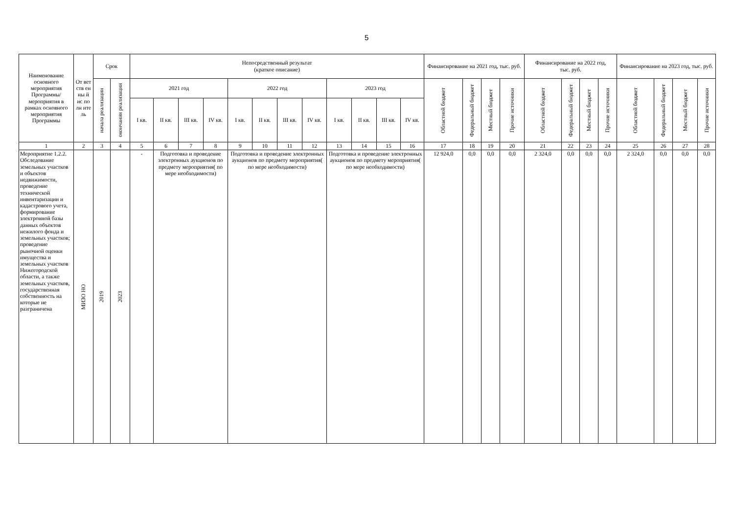5
| Наименование основного мероприятия Программы/ мероприятия в рамках основного мероприятия Программы | От вет ств ен ны й ис по лн ите ль | Срок | | Непосредственный результат (краткое описание) | | | | | | | | | | | | Финансирование на 2021 год, тыс. руб. | | | | Финансирование на 2022 год, тыс. руб. | | | | Финансирование на 2023 год, тыс. руб. | | | |
| --- | --- | --- | --- | --- | --- | --- | --- | --- | --- | --- | --- | --- | --- | --- | --- | --- | --- | --- | --- | --- | --- | --- | --- | --- | --- | --- | --- |
| | | начала реализации | окончания реализации | 2021 год | | | | 2022 год | | | | 2023 год | | | | Областной бюджет | Федеральный бюджет | Местный бюджет | Прочие источники | Областной бюджет | Федеральный бюджет | Местный бюджет | Прочие источники | Областной бюджет | Федеральный бюджет | Местный бюджет | Прочие источники |
| | | | | I кв. | II кв. | III кв. | IV кв. | I кв. | II кв. | III кв. | IV кв. | I кв. | II кв. | III кв. | IV кв. | | | | | | | | | | | | |
| 1 | 2 | 3 | 4 | 5 | 6 | 7 | 8 | 9 | 10 | 11 | 12 | 13 | 14 | 15 | 16 | 17 | 18 | 19 | 20 | 21 | 22 | 23 | 24 | 25 | 26 | 27 | 28 |
| Мероприятие 1.2.2. Обследование земельных участков и объектов недвижимости, проведение технической инвентаризации и кадастрового учета, формирование электронной базы данных объектов нежилого фонда и земельных участков; проведение рыночной оценки имущества и земельных участков Нижегородской области, а также земельных участков, государственная собственность на которые не разграничена | МИЗО НО | 2019 | 2023 | - | Подготовка и проведение электронных аукционов по предмету мероприятия( по мере необходимости) | | | Подготовка и проведение электронных аукционов по предмету мероприятия( по мере необходимости) | | | | Подготовка и проведение электронных аукционов по предмету мероприятия( по мере необходимости) | | | | 12 924,0 | 0,0 | 0,0 | 0,0 | 2 324,0 | 0,0 | 0,0 | 0,0 | 2 324,0 | 0,0 | 0,0 | 0,0 |